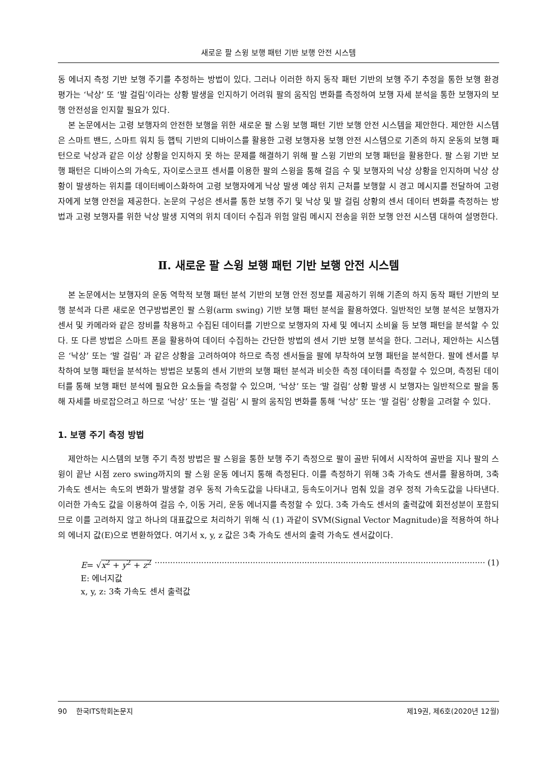새로운 팔 스윙 보행 패턴 기반 보행 안전 시스템
동 에너지 측정 기반 보행 주기를 추정하는 방법이 있다. 그러나 이러한 하지 동작 패턴 기반의 보행 주기 추정을 통한 보행 환경 평가는 ‘낙상’ 또 ‘발 걸림’이라는 상황 발생을 인지하기 어려워 팔의 움직임 변화를 측정하여 보행 자세 분석을 통한 보행자의 보행 안전성을 인지할 필요가 있다.
본 논문에서는 고령 보행자의 안전한 보행을 위한 새로운 팔 스윙 보행 패턴 기반 보행 안전 시스템을 제안한다. 제안한 시스템은 스마트 밴드, 스마트 워치 등 햅틱 기반의 디바이스를 활용한 고령 보행자용 보행 안전 시스템으로 기존의 하지 운동의 보행 패턴으로 낙상과 같은 이상 상황을 인지하지 못 하는 문제를 해결하기 위해 팔 스윙 기반의 보행 패턴을 활용한다. 팔 스윙 기반 보행 패턴은 디바이스의 가속도, 자이로스코프 센서를 이용한 팔의 스윙을 통해 걸음 수 및 보행자의 낙상 상황을 인지하며 낙상 상황이 발생하는 위치를 데이터베이스화하여 고령 보행자에게 낙상 발생 예상 위치 근처를 보행할 시 경고 메시지를 전달하여 고령자에게 보행 안전을 제공한다. 논문의 구성은 센서를 통한 보행 주기 및 낙상 및 발 걸림 상황의 센서 데이터 변화를 측정하는 방법과 고령 보행자를 위한 낙상 발생 지역의 위치 데이터 수집과 위험 알림 메시지 전송을 위한 보행 안전 시스템 대하여 설명한다.
Ⅱ. 새로운 팔 스윙 보행 패턴 기반 보행 안전 시스템
본 논문에서는 보행자의 운동 역학적 보행 패턴 분석 기반의 보행 안전 정보를 제공하기 위해 기존의 하지 동작 패턴 기반의 보행 분석과 다른 새로운 연구방법론인 팔 스윙(arm swing) 기반 보행 패턴 분석을 활용하였다. 일반적인 보행 분석은 보행자가 센서 및 카메라와 같은 장비를 착용하고 수집된 데이터를 기반으로 보행자의 자세 및 에너지 소비율 등 보행 패턴을 분석할 수 있다. 또 다른 방법은 스마트 폰을 활용하여 데이터 수집하는 간단한 방법의 센서 기반 보행 분석을 한다. 그러나, 제안하는 시스템은 ‘낙상’ 또는 ‘발 걸림’ 과 같은 상황을 고려하여야 하므로 측정 센서들을 팔에 부착하여 보행 패턴을 분석한다. 팔에 센서를 부착하여 보행 패턴을 분석하는 방법은 보통의 센서 기반의 보행 패턴 분석과 비슷한 측정 데이터를 측정할 수 있으며, 측정된 데이터를 통해 보행 패턴 분석에 필요한 요소들을 측정할 수 있으며, ‘낙상’ 또는 ‘발 걸림’ 상황 발생 시 보행자는 일반적으로 팔을 통해 자세를 바로잡으려고 하므로 ‘낙상’ 또는 ‘발 걸림’ 시 팔의 움직임 변화를 통해 ‘낙상’ 또는 ‘발 걸림’ 상황을 고려할 수 있다.
1. 보행 주기 측정 방법
제안하는 시스템의 보행 주기 측정 방법은 팔 스윙을 통한 보행 주기 측정으로 팔이 골반 뒤에서 시작하여 골반을 지나 팔의 스윙이 끝난 시점 zero swing까지의 팔 스윙 운동 에너지 통해 측정된다. 이를 측정하기 위해 3축 가속도 센서를 활용하며, 3축 가속도 센서는 속도의 변화가 발생할 경우 동적 가속도값을 나타내고, 등속도이거나 멈춰 있을 경우 정적 가속도값을 나타낸다. 이러한 가속도 값을 이용하여 걸음 수, 이동 거리, 운동 에너지를 측정할 수 있다. 3축 가속도 센서의 출력값에 회전성분이 포함되므로 이를 고려하지 않고 하나의 대표값으로 처리하기 위해 식 (1) 과같이 SVM(Signal Vector Magnitude)을 적용하여 하나의 에너지 값(E)으로 변환하였다. 여기서 x, y, z 값은 3축 가속도 센서의 출력 가속도 센서값이다.
E= √x<sup>2</sup> + y<sup>2</sup> + z<sup>2</sup> ·································································································································· (1)
E: 에너지값
x, y, z: 3축 가속도 센서 출력값
90 한국ITS학회논문지 제19권, 제6호(2020년 12월)